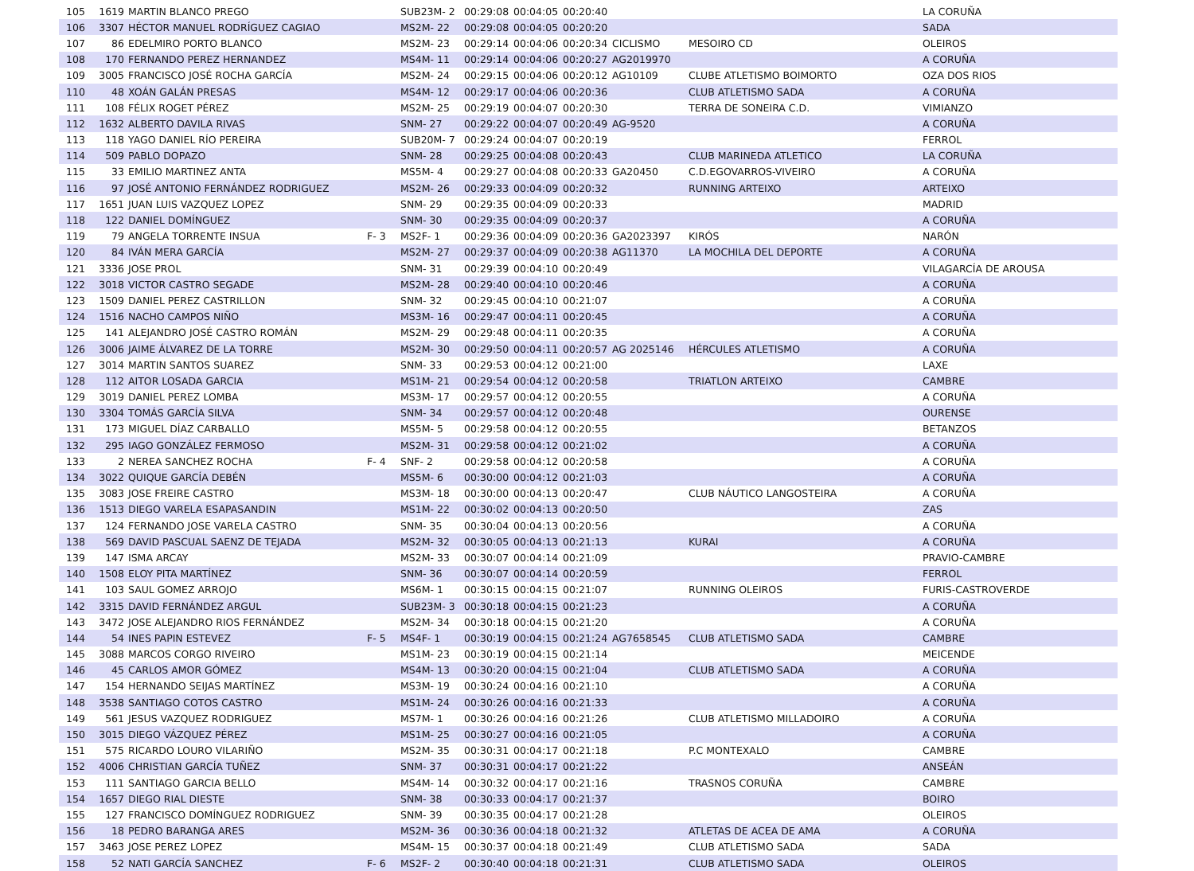| 105 | 1619 | MARTIN BLANCO PREGO | | SUB23M- 2 | 00:29:08 | 00:04:05 | 00:20:40 | | | LA CORUÑA |
| 106 | 3307 | HÉCTOR MANUEL RODRÍGUEZ CAGIAO | | MS2M- 22 | 00:29:08 | 00:04:05 | 00:20:20 | | | SADA |
| 107 | 86 | EDELMIRO PORTO BLANCO | | MS2M- 23 | 00:29:14 | 00:04:06 | 00:20:34 | CICLISMO | MESOIRO CD | OLEIROS |
| 108 | 170 | FERNANDO PEREZ HERNANDEZ | | MS4M- 11 | 00:29:14 | 00:04:06 | 00:20:27 | AG2019970 | | A CORUÑA |
| 109 | 3005 | FRANCISCO JOSÉ ROCHA GARCÍA | | MS2M- 24 | 00:29:15 | 00:04:06 | 00:20:12 | AG10109 | CLUBE ATLETISMO BOIMORTO | OZA DOS RIOS |
| 110 | 48 | XOÁN GALÁN PRESAS | | MS4M- 12 | 00:29:17 | 00:04:06 | 00:20:36 | | CLUB ATLETISMO SADA | A CORUÑA |
| 111 | 108 | FÉLIX ROGET PÉREZ | | MS2M- 25 | 00:29:19 | 00:04:07 | 00:20:30 | | TERRA DE SONEIRA C.D. | VIMIANZO |
| 112 | 1632 | ALBERTO DAVILA RIVAS | | SNM- 27 | 00:29:22 | 00:04:07 | 00:20:49 | AG-9520 | | A CORUÑA |
| 113 | 118 | YAGO DANIEL RÍO PEREIRA | | SUB20M- 7 | 00:29:24 | 00:04:07 | 00:20:19 | | | FERROL |
| 114 | 509 | PABLO DOPAZO | | SNM- 28 | 00:29:25 | 00:04:08 | 00:20:43 | | CLUB MARINEDA ATLETICO | LA CORUÑA |
| 115 | 33 | EMILIO MARTINEZ ANTA | | MS5M- 4 | 00:29:27 | 00:04:08 | 00:20:33 | GA20450 | C.D.EGOVARROS-VIVEIRO | A CORUÑA |
| 116 | 97 | JOSÉ ANTONIO FERNÁNDEZ RODRIGUEZ | | MS2M- 26 | 00:29:33 | 00:04:09 | 00:20:32 | | RUNNING ARTEIXO | ARTEIXO |
| 117 | 1651 | JUAN LUIS VAZQUEZ LOPEZ | | SNM- 29 | 00:29:35 | 00:04:09 | 00:20:33 | | | MADRID |
| 118 | 122 | DANIEL DOMÍNGUEZ | | SNM- 30 | 00:29:35 | 00:04:09 | 00:20:37 | | | A CORUÑA |
| 119 | 79 | ANGELA TORRENTE INSUA | F- 3 | MS2F- 1 | 00:29:36 | 00:04:09 | 00:20:36 | GA2023397 | KIRÓS | NARÓN |
| 120 | 84 | IVÁN MERA GARCÍA | | MS2M- 27 | 00:29:37 | 00:04:09 | 00:20:38 | AG11370 | LA MOCHILA DEL DEPORTE | A CORUÑA |
| 121 | 3336 | JOSE PROL | | SNM- 31 | 00:29:39 | 00:04:10 | 00:20:49 | | | VILAGARCÍA DE AROUSA |
| 122 | 3018 | VICTOR CASTRO SEGADE | | MS2M- 28 | 00:29:40 | 00:04:10 | 00:20:46 | | | A CORUÑA |
| 123 | 1509 | DANIEL PEREZ CASTRILLON | | SNM- 32 | 00:29:45 | 00:04:10 | 00:21:07 | | | A CORUÑA |
| 124 | 1516 | NACHO CAMPOS NIÑO | | MS3M- 16 | 00:29:47 | 00:04:11 | 00:20:45 | | | A CORUÑA |
| 125 | 141 | ALEJANDRO JOSÉ CASTRO ROMÁN | | MS2M- 29 | 00:29:48 | 00:04:11 | 00:20:35 | | | A CORUÑA |
| 126 | 3006 | JAIME ÁLVAREZ DE LA TORRE | | MS2M- 30 | 00:29:50 | 00:04:11 | 00:20:57 | AG 2025146 | HÉRCULES ATLETISMO | A CORUÑA |
| 127 | 3014 | MARTIN SANTOS SUAREZ | | SNM- 33 | 00:29:53 | 00:04:12 | 00:21:00 | | | LAXE |
| 128 | 112 | AITOR LOSADA GARCIA | | MS1M- 21 | 00:29:54 | 00:04:12 | 00:20:58 | | TRIATLON ARTEIXO | CAMBRE |
| 129 | 3019 | DANIEL PEREZ LOMBA | | MS3M- 17 | 00:29:57 | 00:04:12 | 00:20:55 | | | A CORUÑA |
| 130 | 3304 | TOMÁS GARCÍA SILVA | | SNM- 34 | 00:29:57 | 00:04:12 | 00:20:48 | | | OURENSE |
| 131 | 173 | MIGUEL DÍAZ CARBALLO | | MS5M- 5 | 00:29:58 | 00:04:12 | 00:20:55 | | | BETANZOS |
| 132 | 295 | IAGO GONZÁLEZ FERMOSO | | MS2M- 31 | 00:29:58 | 00:04:12 | 00:21:02 | | | A CORUÑA |
| 133 | 2 | NEREA SANCHEZ ROCHA | F- 4 | SNF- 2 | 00:29:58 | 00:04:12 | 00:20:58 | | | A CORUÑA |
| 134 | 3022 | QUIQUE GARCÍA DEBÉN | | MS5M- 6 | 00:30:00 | 00:04:12 | 00:21:03 | | | A CORUÑA |
| 135 | 3083 | JOSE FREIRE CASTRO | | MS3M- 18 | 00:30:00 | 00:04:13 | 00:20:47 | | CLUB NÁUTICO LANGOSTEIRA | A CORUÑA |
| 136 | 1513 | DIEGO VARELA ESAPASANDIN | | MS1M- 22 | 00:30:02 | 00:04:13 | 00:20:50 | | | ZAS |
| 137 | 124 | FERNANDO JOSE VARELA CASTRO | | SNM- 35 | 00:30:04 | 00:04:13 | 00:20:56 | | | A CORUÑA |
| 138 | 569 | DAVID PASCUAL SAENZ DE TEJADA | | MS2M- 32 | 00:30:05 | 00:04:13 | 00:21:13 | | KURAI | A CORUÑA |
| 139 | 147 | ISMA ARCAY | | MS2M- 33 | 00:30:07 | 00:04:14 | 00:21:09 | | | PRAVIO-CAMBRE |
| 140 | 1508 | ELOY PITA MARTÍNEZ | | SNM- 36 | 00:30:07 | 00:04:14 | 00:20:59 | | | FERROL |
| 141 | 103 | SAUL GOMEZ ARROJO | | MS6M- 1 | 00:30:15 | 00:04:15 | 00:21:07 | | RUNNING OLEIROS | FURIS-CASTROVERDE |
| 142 | 3315 | DAVID FERNÁNDEZ ARGUL | | SUB23M- 3 | 00:30:18 | 00:04:15 | 00:21:23 | | | A CORUÑA |
| 143 | 3472 | JOSE ALEJANDRO RIOS FERNÁNDEZ | | MS2M- 34 | 00:30:18 | 00:04:15 | 00:21:20 | | | A CORUÑA |
| 144 | 54 | INES PAPIN ESTEVEZ | F- 5 | MS4F- 1 | 00:30:19 | 00:04:15 | 00:21:24 | AG7658545 | CLUB ATLETISMO SADA | CAMBRE |
| 145 | 3088 | MARCOS CORGO RIVEIRO | | MS1M- 23 | 00:30:19 | 00:04:15 | 00:21:14 | | | MEICENDE |
| 146 | 45 | CARLOS AMOR GÓMEZ | | MS4M- 13 | 00:30:20 | 00:04:15 | 00:21:04 | | CLUB ATLETISMO SADA | A CORUÑA |
| 147 | 154 | HERNANDO SEIJAS MARTÍNEZ | | MS3M- 19 | 00:30:24 | 00:04:16 | 00:21:10 | | | A CORUÑA |
| 148 | 3538 | SANTIAGO COTOS CASTRO | | MS1M- 24 | 00:30:26 | 00:04:16 | 00:21:33 | | | A CORUÑA |
| 149 | 561 | JESUS VAZQUEZ RODRIGUEZ | | MS7M- 1 | 00:30:26 | 00:04:16 | 00:21:26 | | CLUB ATLETISMO MILLADOIRO | A CORUÑA |
| 150 | 3015 | DIEGO VÁZQUEZ PÉREZ | | MS1M- 25 | 00:30:27 | 00:04:16 | 00:21:05 | | | A CORUÑA |
| 151 | 575 | RICARDO LOURO VILARIÑO | | MS2M- 35 | 00:30:31 | 00:04:17 | 00:21:18 | | P.C MONTEXALO | CAMBRE |
| 152 | 4006 | CHRISTIAN GARCÍA TUÑEZ | | SNM- 37 | 00:30:31 | 00:04:17 | 00:21:22 | | | ANSEÁN |
| 153 | 111 | SANTIAGO GARCIA BELLO | | MS4M- 14 | 00:30:32 | 00:04:17 | 00:21:16 | | TRASNOS CORUÑA | CAMBRE |
| 154 | 1657 | DIEGO RIAL DIESTE | | SNM- 38 | 00:30:33 | 00:04:17 | 00:21:37 | | | BOIRO |
| 155 | 127 | FRANCISCO DOMÍNGUEZ RODRIGUEZ | | SNM- 39 | 00:30:35 | 00:04:17 | 00:21:28 | | | OLEIROS |
| 156 | 18 | PEDRO BARANGA ARES | | MS2M- 36 | 00:30:36 | 00:04:18 | 00:21:32 | | ATLETAS DE ACEA DE AMA | A CORUÑA |
| 157 | 3463 | JOSE PEREZ LOPEZ | | MS4M- 15 | 00:30:37 | 00:04:18 | 00:21:49 | | CLUB ATLETISMO SADA | SADA |
| 158 | 52 | NATI GARCÍA SANCHEZ | F- 6 | MS2F- 2 | 00:30:40 | 00:04:18 | 00:21:31 | | CLUB ATLETISMO SADA | OLEIROS |